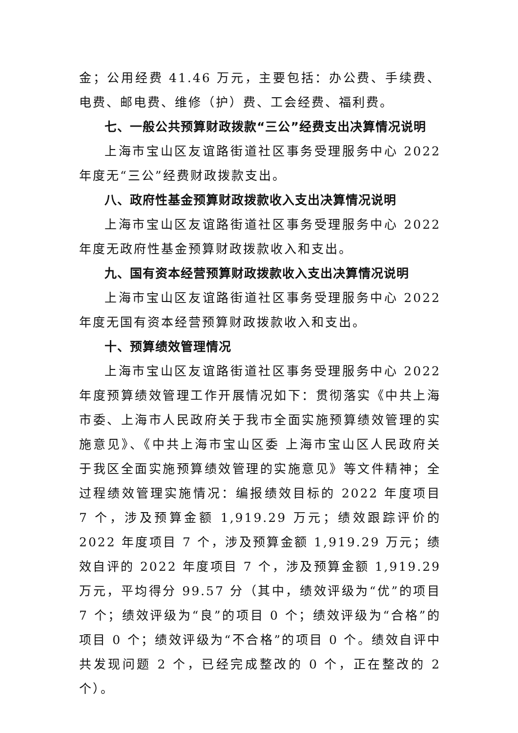金；公用经费 41.46 万元，主要包括：办公费、手续费、电费、邮电费、维修（护）费、工会经费、福利费。
七、一般公共预算财政拨款“三公”经费支出决算情况说明
上海市宝山区友谊路街道社区事务受理服务中心 2022 年度无“三公”经费财政拨款支出。
八、政府性基金预算财政拨款收入支出决算情况说明
上海市宝山区友谊路街道社区事务受理服务中心 2022 年度无政府性基金预算财政拨款收入和支出。
九、国有资本经营预算财政拨款收入支出决算情况说明
上海市宝山区友谊路街道社区事务受理服务中心 2022 年度无国有资本经营预算财政拨款收入和支出。
十、预算绩效管理情况
上海市宝山区友谊路街道社区事务受理服务中心 2022 年度预算绩效管理工作开展情况如下：贯彻落实《中共上海市委、上海市人民政府关于我市全面实施预算绩效管理的实施意见》、《中共上海市宝山区委 上海市宝山区人民政府关于我区全面实施预算绩效管理的实施意见》等文件精神；全过程绩效管理实施情况：编报绩效目标的 2022 年度项目 7 个，涉及预算金额 1,919.29 万元；绩效跟踪评价的 2022 年度项目 7 个，涉及预算金额 1,919.29 万元；绩效自评的 2022 年度项目 7 个，涉及预算金额 1,919.29 万元，平均得分 99.57 分（其中，绩效评级为“优”的项目 7 个；绩效评级为“良”的项目 0 个；绩效评级为“合格”的项目 0 个；绩效评级为“不合格”的项目 0 个。绩效自评中共发现问题 2 个，已经完成整改的 0 个，正在整改的 2 个）。